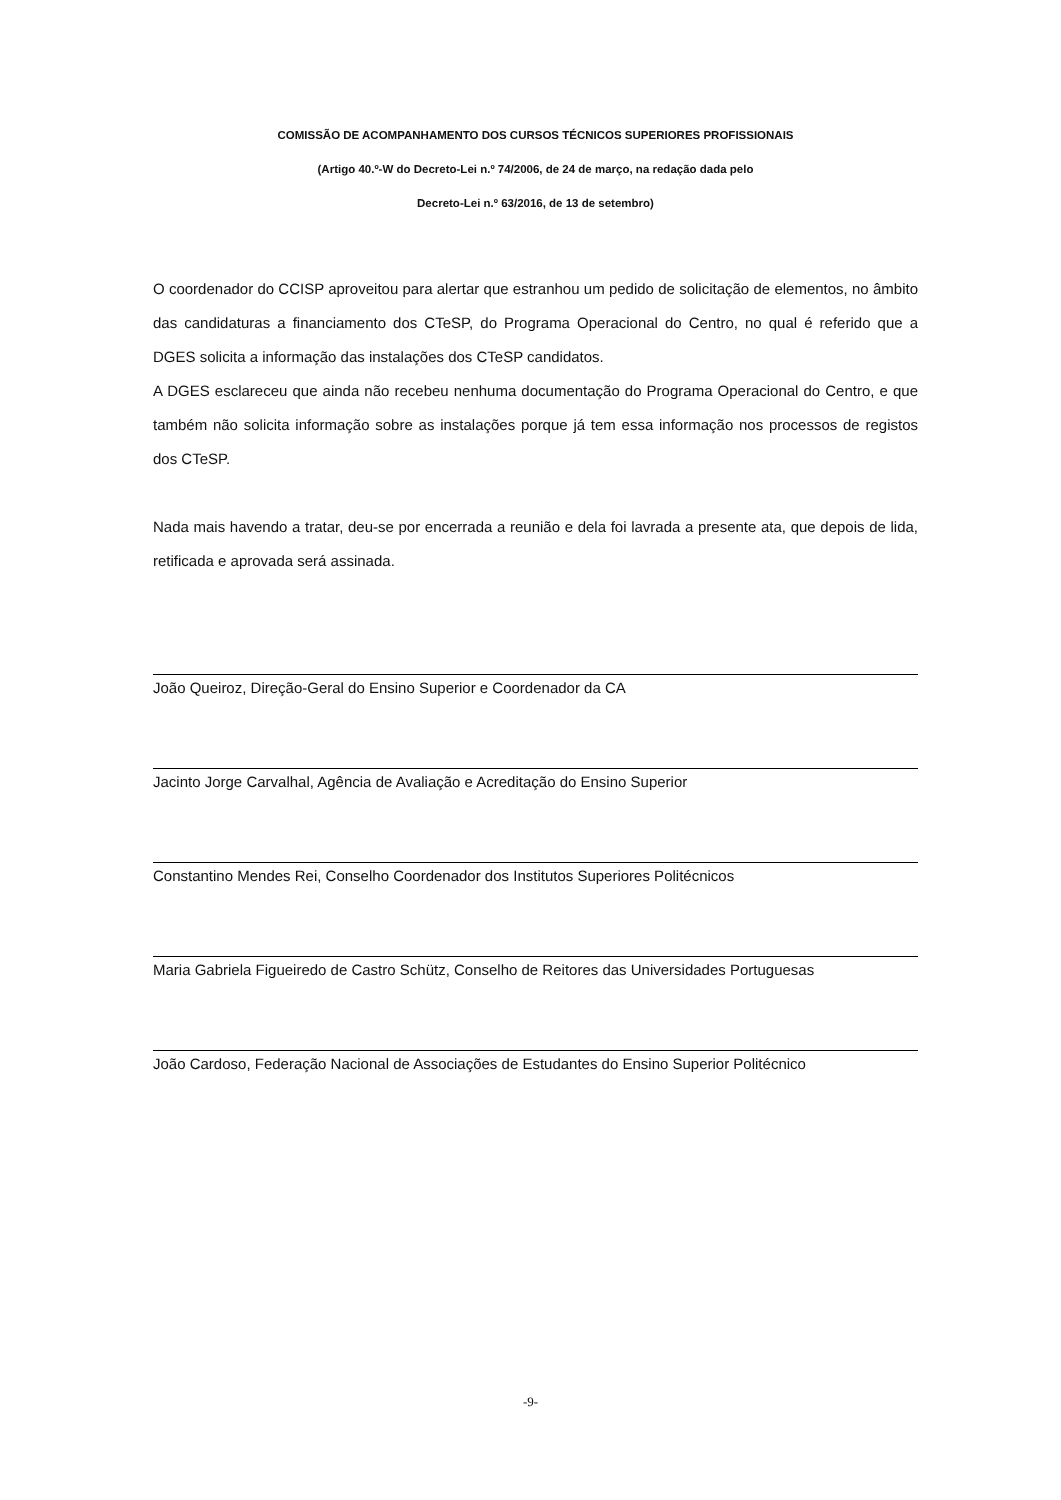COMISSÃO DE ACOMPANHAMENTO DOS CURSOS TÉCNICOS SUPERIORES PROFISSIONAIS
(Artigo 40.º-W do Decreto-Lei n.º 74/2006, de 24 de março, na redação dada pelo
Decreto-Lei n.º 63/2016, de 13 de setembro)
O coordenador do CCISP aproveitou para alertar que estranhou um pedido de solicitação de elementos, no âmbito das candidaturas a financiamento dos CTeSP, do Programa Operacional do Centro, no qual é referido que a DGES solicita a informação das instalações dos CTeSP candidatos.
A DGES esclareceu que ainda não recebeu nenhuma documentação do Programa Operacional do Centro, e que também não solicita informação sobre as instalações porque já tem essa informação nos processos de registos dos CTeSP.
Nada mais havendo a tratar, deu-se por encerrada a reunião e dela foi lavrada a presente ata, que depois de lida, retificada e aprovada será assinada.
João Queiroz, Direção-Geral do Ensino Superior e Coordenador da CA
Jacinto Jorge Carvalhal, Agência de Avaliação e Acreditação do Ensino Superior
Constantino Mendes Rei, Conselho Coordenador dos Institutos Superiores Politécnicos
Maria Gabriela Figueiredo de Castro Schütz, Conselho de Reitores das Universidades Portuguesas
João Cardoso, Federação Nacional de Associações de Estudantes do Ensino Superior Politécnico
-9-